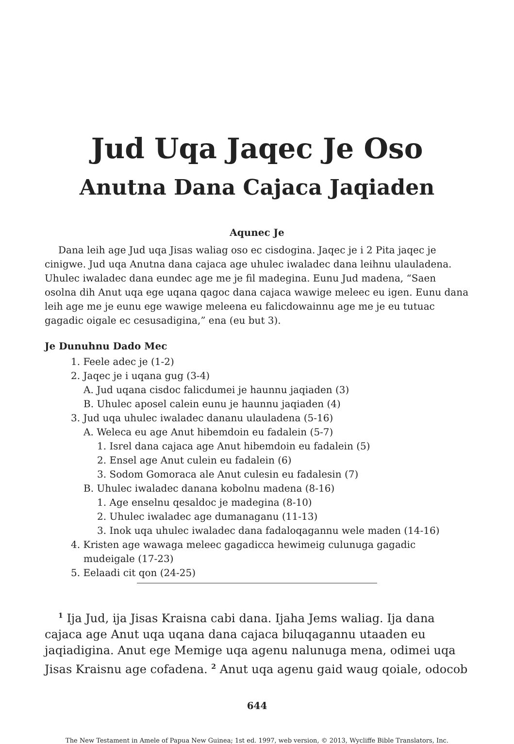Jud Uqa Jaqec Je Oso
Anutna Dana Cajaca Jaqiaden
Aqunec Je
Dana leih age Jud uqa Jisas waliag oso ec cisdogina. Jaqec je i 2 Pita jaqec je cinigwe. Jud uqa Anutna dana cajaca age uhulec iwaladec dana leihnu ulauladena. Uhulec iwaladec dana eundec age me je fil madegina. Eunu Jud madena, “Saen osolna dih Anut uqa ege uqana qagoc dana cajaca wawige meleec eu igen. Eunu dana leih age me je eunu ege wawige meleena eu falicdowainnu age me je eu tutuac gagadic oigale ec cesusadigina,” ena (eu but 3).
Je Dunuhnu Dado Mec
1. Feele adec je (1-2)
2. Jaqec je i uqana gug (3-4)
A. Jud uqana cisdoc falicdumei je haunnu jaqiaden (3)
B. Uhulec aposel calein eunu je haunnu jaqiaden (4)
3. Jud uqa uhulec iwaladec dananu ulauladena (5-16)
A. Weleca eu age Anut hibemdoin eu fadalein (5-7)
1. Isrel dana cajaca age Anut hibemdoin eu fadalein (5)
2. Ensel age Anut culein eu fadalein (6)
3. Sodom Gomoraca ale Anut culesin eu fadalesin (7)
B. Uhulec iwaladec danana kobolnu madena (8-16)
1. Age enselnu qesaldoc je madegina (8-10)
2. Uhulec iwaladec age dumanaganu (11-13)
3. Inok uqa uhulec iwaladec dana fadaloqagannu wele maden (14-16)
4. Kristen age wawaga meleec gagadicca hewimeig culunuga gagadic
mudeigale (17-23)
5. Eelaadi cit qon (24-25)
<sup>1</sup> Ija Jud, ija Jisas Kraisna cabi dana. Ijaha Jems waliag. Ija dana cajaca age Anut uqa uqana dana cajaca biluqagannu utaaden eu jaqiadigina. Anut ege Memige uqa agenu nalunuga mena, odimei uqa Jisas Kraisnu age cofadena. <sup>2</sup> Anut uqa agenu gaid waug qoiale, odocob
644
The New Testament in Amele of Papua New Guinea; 1st ed. 1997, web version, © 2013, Wycliffe Bible Translators, Inc.